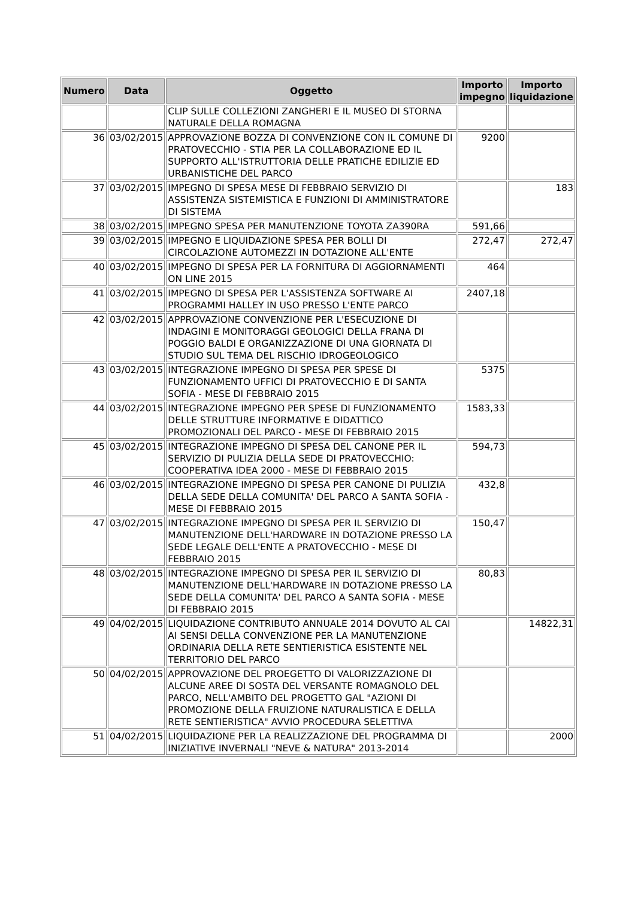| Numero | Data | Oggetto | Importo impegno | Importo liquidazione |
| --- | --- | --- | --- | --- |
| | | CLIP SULLE COLLEZIONI ZANGHERI E IL MUSEO DI STORNA NATURALE DELLA ROMAGNA | | |
| 36 | 03/02/2015 | APPROVAZIONE BOZZA DI CONVENZIONE CON IL COMUNE DI PRATOVECCHIO - STIA PER LA COLLABORAZIONE ED IL SUPPORTO ALL'ISTRUTTORIA DELLE PRATICHE EDILIZIE ED URBANISTICHE DEL PARCO | 9200 | |
| 37 | 03/02/2015 | IMPEGNO DI SPESA MESE DI FEBBRAIO SERVIZIO DI ASSISTENZA SISTEMISTICA E FUNZIONI DI AMMINISTRATORE DI SISTEMA | | 183 |
| 38 | 03/02/2015 | IMPEGNO SPESA PER MANUTENZIONE TOYOTA ZA390RA | 591,66 | |
| 39 | 03/02/2015 | IMPEGNO E LIQUIDAZIONE SPESA PER BOLLI DI CIRCOLAZIONE AUTOMEZZI IN DOTAZIONE ALL'ENTE | 272,47 | 272,47 |
| 40 | 03/02/2015 | IMPEGNO DI SPESA PER LA FORNITURA DI AGGIORNAMENTI ON LINE 2015 | 464 | |
| 41 | 03/02/2015 | IMPEGNO DI SPESA PER L'ASSISTENZA SOFTWARE AI PROGRAMMI HALLEY IN USO PRESSO L'ENTE PARCO | 2407,18 | |
| 42 | 03/02/2015 | APPROVAZIONE CONVENZIONE PER L'ESECUZIONE DI INDAGINI E MONITORAGGI GEOLOGICI DELLA FRANA DI POGGIO BALDI E ORGANIZZAZIONE DI UNA GIORNATA DI STUDIO SUL TEMA DEL RISCHIO IDROGEOLOGICO | | |
| 43 | 03/02/2015 | INTEGRAZIONE IMPEGNO DI SPESA PER SPESE DI FUNZIONAMENTO UFFICI DI PRATOVECCHIO E DI SANTA SOFIA - MESE DI FEBBRAIO 2015 | 5375 | |
| 44 | 03/02/2015 | INTEGRAZIONE IMPEGNO PER SPESE DI FUNZIONAMENTO DELLE STRUTTURE INFORMATIVE E DIDATTICO PROMOZIONALI DEL PARCO - MESE DI FEBBRAIO 2015 | 1583,33 | |
| 45 | 03/02/2015 | INTEGRAZIONE IMPEGNO DI SPESA DEL CANONE PER IL SERVIZIO DI PULIZIA DELLA SEDE DI PRATOVECCHIO: COOPERATIVA IDEA 2000 - MESE DI FEBBRAIO 2015 | 594,73 | |
| 46 | 03/02/2015 | INTEGRAZIONE IMPEGNO DI SPESA PER CANONE DI PULIZIA DELLA SEDE DELLA COMUNITA' DEL PARCO A SANTA SOFIA - MESE DI FEBBRAIO 2015 | 432,8 | |
| 47 | 03/02/2015 | INTEGRAZIONE IMPEGNO DI SPESA PER IL SERVIZIO DI MANUTENZIONE DELL'HARDWARE IN DOTAZIONE PRESSO LA SEDE LEGALE DELL'ENTE A PRATOVECCHIO - MESE DI FEBBRAIO 2015 | 150,47 | |
| 48 | 03/02/2015 | INTEGRAZIONE IMPEGNO DI SPESA PER IL SERVIZIO DI MANUTENZIONE DELL'HARDWARE IN DOTAZIONE PRESSO LA SEDE DELLA COMUNITA' DEL PARCO A SANTA SOFIA - MESE DI FEBBRAIO 2015 | 80,83 | |
| 49 | 04/02/2015 | LIQUIDAZIONE CONTRIBUTO ANNUALE 2014 DOVUTO AL CAI AI SENSI DELLA CONVENZIONE PER LA MANUTENZIONE ORDINARIA DELLA RETE SENTIERISTICA ESISTENTE NEL TERRITORIO DEL PARCO | | 14822,31 |
| 50 | 04/02/2015 | APPROVAZIONE DEL PROEGETTO DI VALORIZZAZIONE DI ALCUNE AREE DI SOSTA DEL VERSANTE ROMAGNOLO DEL PARCO, NELL'AMBITO DEL PROGETTO GAL "AZIONI DI PROMOZIONE DELLA FRUIZIONE NATURALISTICA E DELLA RETE SENTIERISTICA" AVVIO PROCEDURA SELETTIVA | | |
| 51 | 04/02/2015 | LIQUIDAZIONE PER LA REALIZZAZIONE DEL PROGRAMMA DI INIZIATIVE INVERNALI "NEVE & NATURA" 2013-2014 | | 2000 |